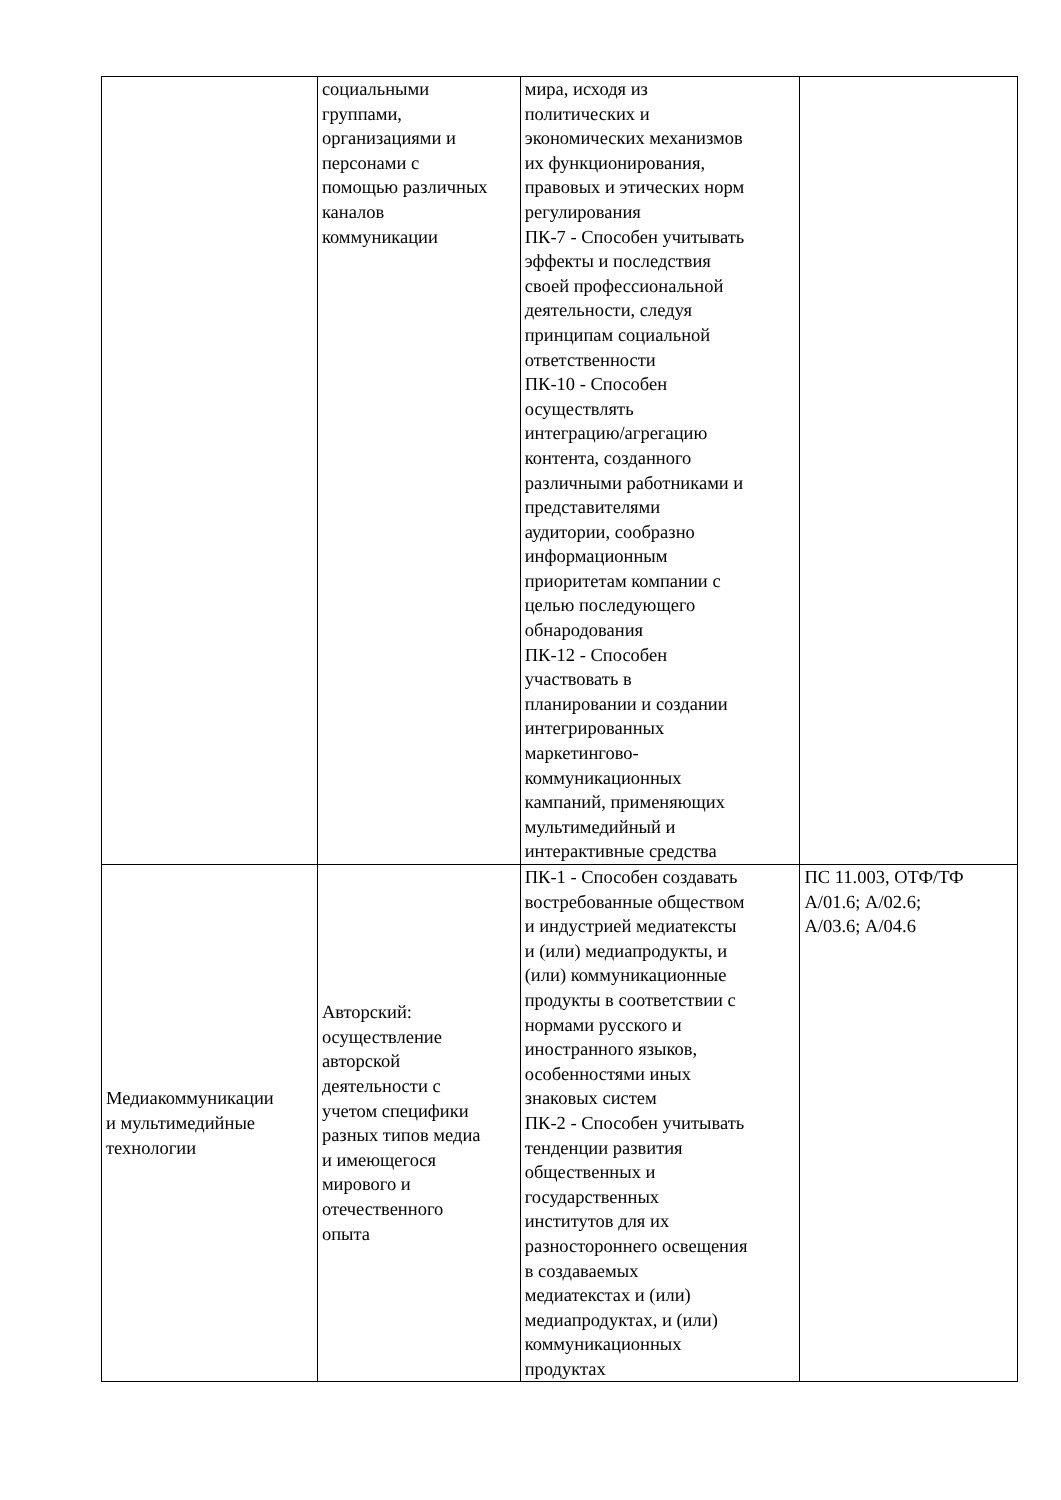| | социальными группами, организациями и персонами с помощью различных каналов коммуникации | мира, исходя из политических и экономических механизмов их функционирования, правовых и этических норм регулирования ПК-7 - Способен учитывать эффекты и последствия своей профессиональной деятельности, следуя принципам социальной ответственности ПК-10 - Способен осуществлять интеграцию/агрегацию контента, созданного различными работниками и представителями аудитории, сообразно информационным приоритетам компании с целью последующего обнародования ПК-12 - Способен участвовать в планировании и создании интегрированных маркетингово- коммуникационных кампаний, применяющих мультимедийный и интерактивные средства | |
| Медиакоммуникации и мультимедийные технологии | Авторский: осуществление авторской деятельности с учетом специфики разных типов медиа и имеющегося мирового и отечественного опыта | ПК-1 - Способен создавать востребованные обществом и индустрией медиатексты и (или) медиапродукты, и (или) коммуникационные продукты в соответствии с нормами русского и иностранного языков, особенностями иных знаковых систем ПК-2 - Способен учитывать тенденции развития общественных и государственных институтов для их разностороннего освещения в создаваемых медиатекстах и (или) медиапродуктах, и (или) коммуникационных продуктах | ПС 11.003, ОТФ/ТФ А/01.6; А/02.6; А/03.6; А/04.6 |